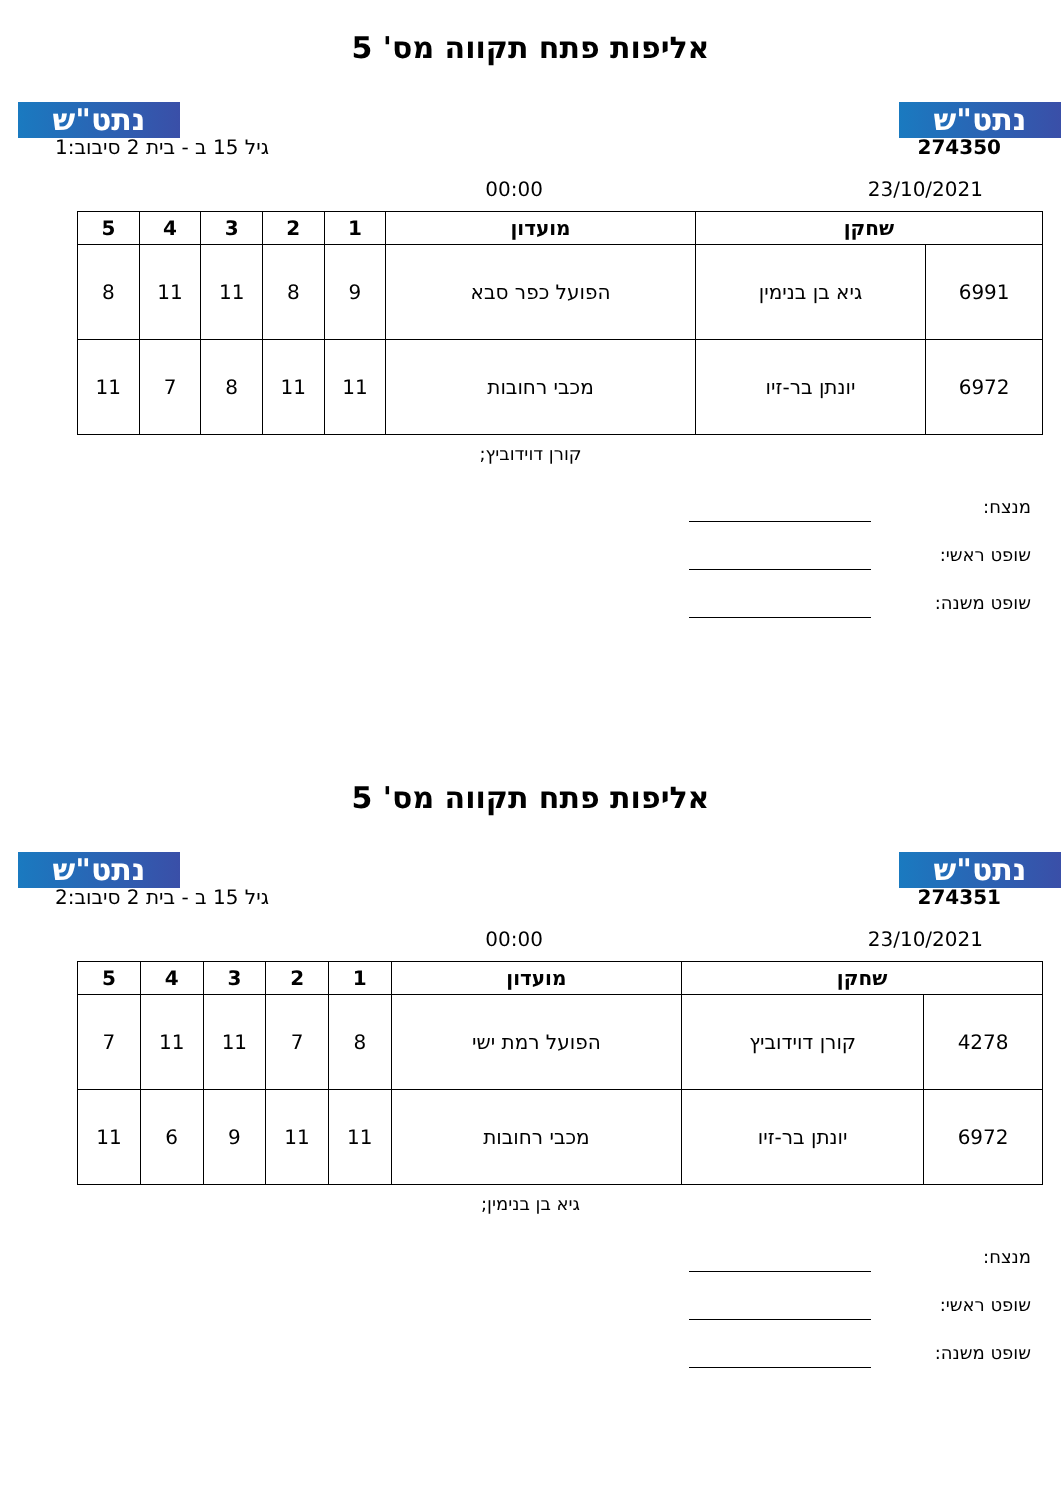נתט"ש נתט"ש
אליפות פתח תקווה מס' 5
274350 גיל 15 ב - בית 2 סיבוב:1
23/10/2021 00:00
| שחקן | | מועדון | 1 | 2 | 3 | 4 | 5 |
| --- | --- | --- | --- | --- | --- | --- | --- |
| 6991 | גיא בן בנימין | הפועל כפר סבא | 9 | 8 | 11 | 11 | 8 |
| 6972 | יונתן בר-זיו | מכבי רחובות | 11 | 11 | 8 | 7 | 11 |
קורן דוידוביץ;
מנצח:
שופט ראשי:
שופט משנה:
נתט"ש נתט"ש
אליפות פתח תקווה מס' 5
274351 גיל 15 ב - בית 2 סיבוב:2
23/10/2021 00:00
| שחקן | | מועדון | 1 | 2 | 3 | 4 | 5 |
| --- | --- | --- | --- | --- | --- | --- | --- |
| 4278 | קורן דוידוביץ | הפועל רמת ישי | 8 | 7 | 11 | 11 | 7 |
| 6972 | יונתן בר-זיו | מכבי רחובות | 11 | 11 | 9 | 6 | 11 |
גיא בן בנימין;
מנצח:
שופט ראשי:
שופט משנה: